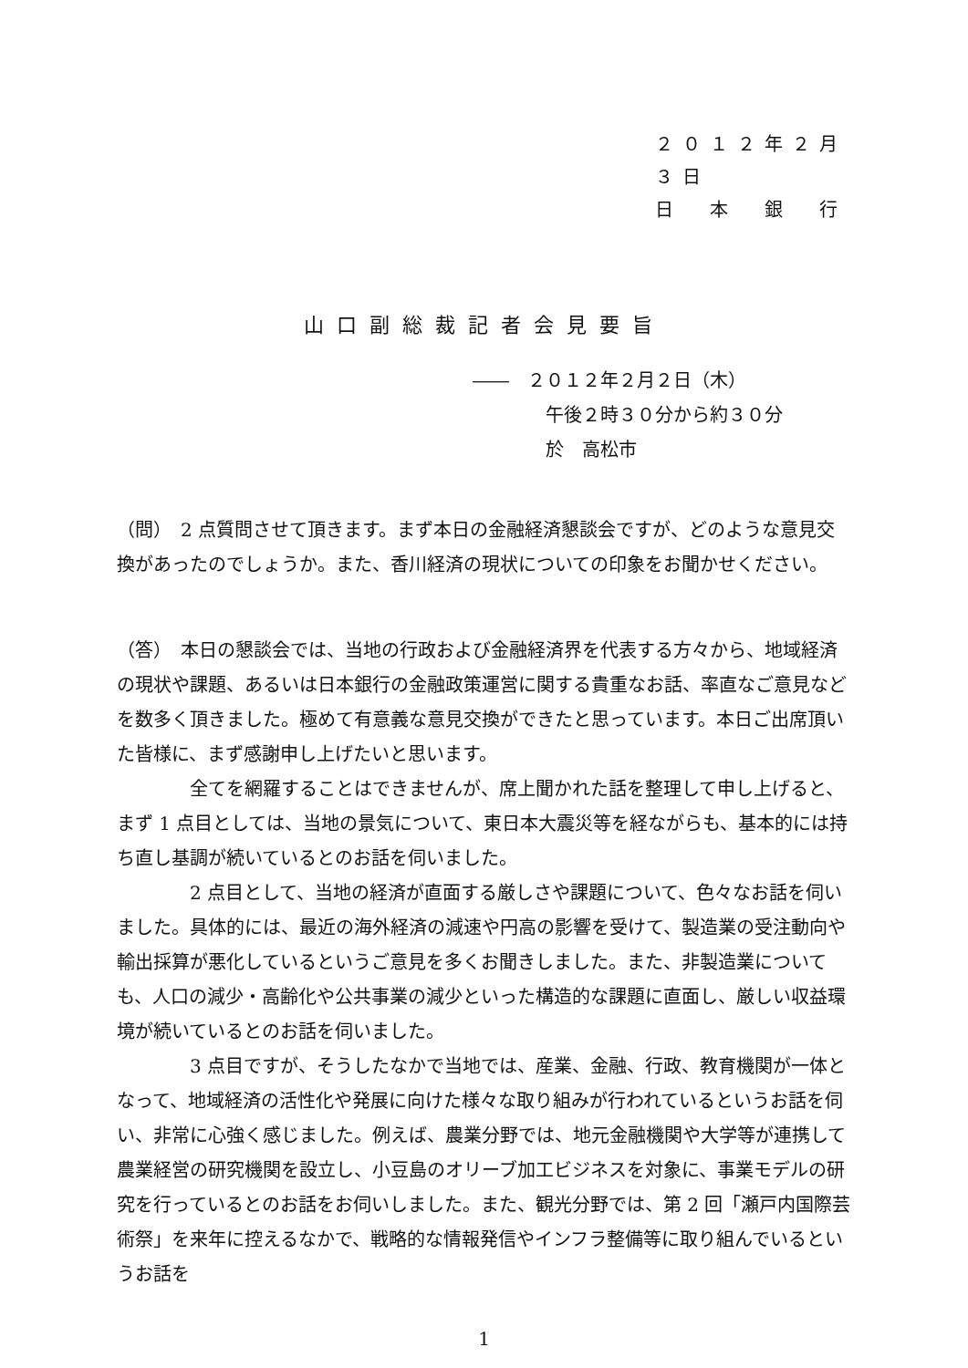２０１２年２月３日
日　本　銀　行
山口副総裁記者会見要旨
――　２０１２年２月２日（木）
午後２時３０分から約３０分
於　高松市
（問）　2 点質問させて頂きます。まず本日の金融経済懇談会ですが、どのような意見交換があったのでしょうか。また、香川経済の現状についての印象をお聞かせください。
（答）　本日の懇談会では、当地の行政および金融経済界を代表する方々から、地域経済の現状や課題、あるいは日本銀行の金融政策運営に関する貴重なお話、率直なご意見などを数多く頂きました。極めて有意義な意見交換ができたと思っています。本日ご出席頂いた皆様に、まず感謝申し上げたいと思います。
全てを網羅することはできませんが、席上聞かれた話を整理して申し上げると、まず 1 点目としては、当地の景気について、東日本大震災等を経ながらも、基本的には持ち直し基調が続いているとのお話を伺いました。
2 点目として、当地の経済が直面する厳しさや課題について、色々なお話を伺いました。具体的には、最近の海外経済の減速や円高の影響を受けて、製造業の受注動向や輸出採算が悪化しているというご意見を多くお聞きしました。また、非製造業についても、人口の減少・高齢化や公共事業の減少といった構造的な課題に直面し、厳しい収益環境が続いているとのお話を伺いました。
3 点目ですが、そうしたなかで当地では、産業、金融、行政、教育機関が一体となって、地域経済の活性化や発展に向けた様々な取り組みが行われているというお話を伺い、非常に心強く感じました。例えば、農業分野では、地元金融機関や大学等が連携して農業経営の研究機関を設立し、小豆島のオリーブ加工ビジネスを対象に、事業モデルの研究を行っているとのお話をお伺いしました。また、観光分野では、第 2 回「瀬戸内国際芸術祭」を来年に控えるなかで、戦略的な情報発信やインフラ整備等に取り組んでいるというお話を
1